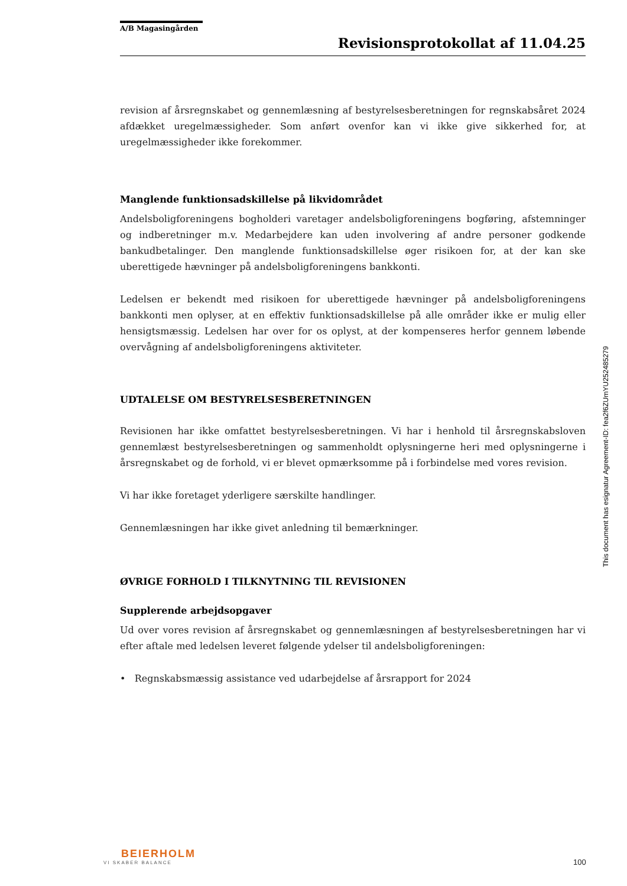A/B Magasingården
Revisionsprotokollat af 11.04.25
revision af årsregnskabet og gennemlæsning af bestyrelsesberetningen for regnskabsåret 2024 afdækket uregelmæssigheder. Som anført ovenfor kan vi ikke give sikkerhed for, at uregelmæssigheder ikke forekommer.
Manglende funktionsadskillelse på likvidområdet
Andelsboligforeningens bogholderi varetager andelsboligforeningens bogføring, afstemninger og indberetninger m.v. Medarbejdere kan uden involvering af andre personer godkende bankudbetalinger. Den manglende funktionsadskillelse øger risikoen for, at der kan ske uberettigede hævninger på andelsboligforeningens bankkonti.
Ledelsen er bekendt med risikoen for uberettigede hævninger på andelsboligforeningens bankkonti men oplyser, at en effektiv funktionsadskillelse på alle områder ikke er mulig eller hensigtsmæssig. Ledelsen har over for os oplyst, at der kompenseres herfor gennem løbende overvågning af andelsboligforeningens aktiviteter.
UDTALELSE OM BESTYRELSESBERETNINGEN
Revisionen har ikke omfattet bestyrelsesberetningen. Vi har i henhold til årsregnskabsloven gennemlæst bestyrelsesberetningen og sammenholdt oplysningerne heri med oplysningerne i årsregnskabet og de forhold, vi er blevet opmærksomme på i forbindelse med vores revision.
Vi har ikke foretaget yderligere særskilte handlinger.
Gennemlæsningen har ikke givet anledning til bemærkninger.
ØVRIGE FORHOLD I TILKNYTNING TIL REVISIONEN
Supplerende arbejdsopgaver
Ud over vores revision af årsregnskabet og gennemlæsningen af bestyrelsesberetningen har vi efter aftale med ledelsen leveret følgende ydelser til andelsboligforeningen:
• Regnskabsmæssig assistance ved udarbejdelse af årsrapport for 2024
This document has esignatur Agreement-ID: fea2f6ZUmYU252485279
BEIERHOLM
VI SKABER BALANCE
100